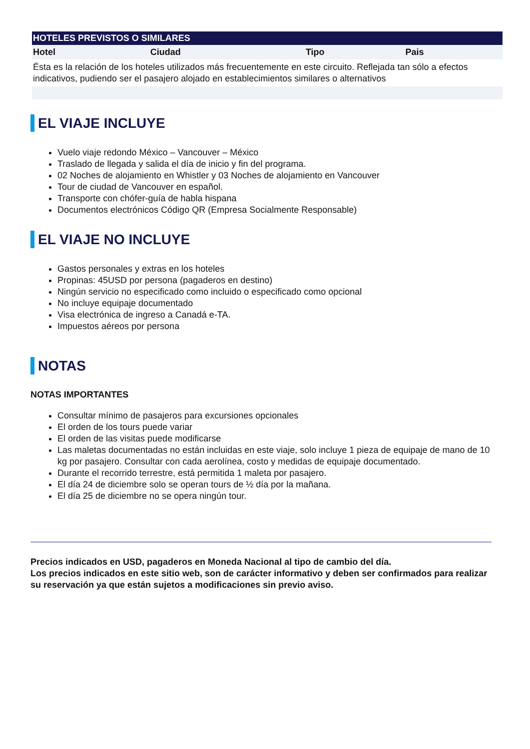| HOTELES PREVISTOS O SIMILARES | | | |
| --- | --- | --- | --- |
| Hotel | Ciudad | Tipo | Pais |
| Ésta es la relación de los hoteles utilizados más frecuentemente en este circuito. Reflejada tan sólo a efectos indicativos, pudiendo ser el pasajero alojado en establecimientos similares o alternativos | | | |
EL VIAJE INCLUYE
Vuelo viaje redondo México – Vancouver – México
Traslado de llegada y salida el día de inicio y fin del programa.
02 Noches de alojamiento en Whistler y 03 Noches de alojamiento en Vancouver
Tour de ciudad de Vancouver en español.
Transporte con chófer-guía de habla hispana
Documentos electrónicos Código QR (Empresa Socialmente Responsable)
EL VIAJE NO INCLUYE
Gastos personales y extras en los hoteles
Propinas: 45USD por persona (pagaderos en destino)
Ningún servicio no especificado como incluido o especificado como opcional
No incluye equipaje documentado
Visa electrónica de ingreso a Canadá e-TA.
Impuestos aéreos por persona
NOTAS
NOTAS IMPORTANTES
Consultar mínimo de pasajeros para excursiones opcionales
El orden de los tours puede variar
El orden de las visitas puede modificarse
Las maletas documentadas no están incluidas en este viaje, solo incluye 1 pieza de equipaje de mano de 10 kg por pasajero. Consultar con cada aerolínea, costo y medidas de equipaje documentado.
Durante el recorrido terrestre, está permitida 1 maleta por pasajero.
El día 24 de diciembre solo se operan tours de ½ día por la mañana.
El día 25 de diciembre no se opera ningún tour.
Precios indicados en USD, pagaderos en Moneda Nacional al tipo de cambio del día.
Los precios indicados en este sitio web, son de carácter informativo y deben ser confirmados para realizar su reservación ya que están sujetos a modificaciones sin previo aviso.